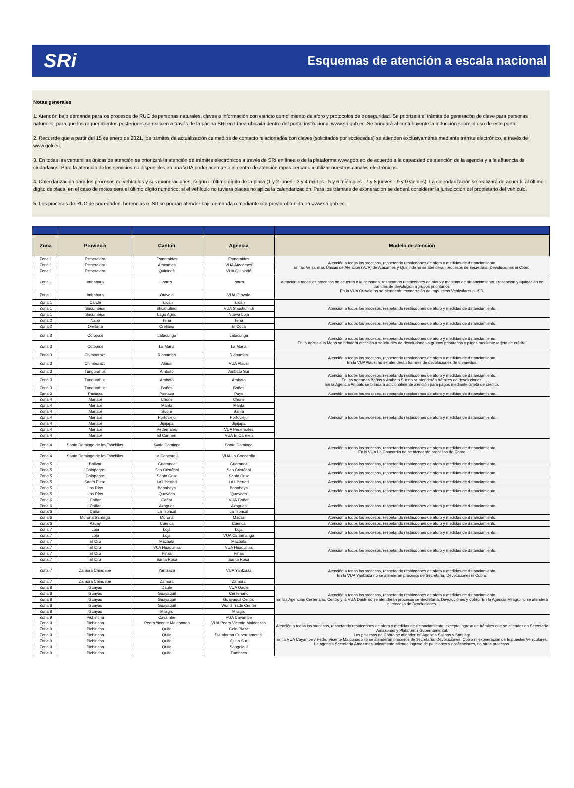SRi Esquemas de atención a escala nacional
Notas generales
1. Atención bajo demanda para los procesos de RUC de personas naturales, claves e información con estricto cumplimiento de aforo y protocolos de bioseguridad. Se priorizará el trámite de generación de clave para personas naturales, para que los requerimientos posteriores se realicen a través de la página SRI en Línea ubicada dentro del portal institucional www.sri.gob.ec. Se brindará al contribuyente la inducción sobre el uso de este portal.
2. Recuerde que a partir del 15 de enero de 2021, los trámites de actualización de medios de contacto relacionados con claves (solicitados por sociedades) se atienden exclusivamente mediante trámite electrónico, a través de www.gob.ec.
3. En todas las ventanillas únicas de atención se priorizará la atención de trámites electrónicos a través de SRI en línea o de la plataforma www.gob.ec, de acuerdo a la capacidad de atención de la agencia y a la afluencia de ciudadanos. Para la atención de los servicios no disponibles en una VUA podrá acercarse al centro de atención mpas cercano o utilizar nuestros canales electrónicos.
4. Calendarización para los procesos de vehículos y sus exoneraciones, según el último dígito de la placa (1 y 2 lunes - 3 y 4 martes - 5 y 6 miércoles - 7 y 8 jueves - 9 y 0 viernes). La calendarización se realizará de acuerdo al último dígito de placa, en el caso de motos será el último dígito numérico; si el vehículo no tuviera placas no aplica la calendarización. Para los trámites de exoneración se deberá considerar la jurisdicción del propietario del vehículo.
5. Los procesos de RUC de sociedades, herencias e ISD se podrán atender bajo demanda o mediante cita previa obtenida en www.sri.gob.ec.
| Zona | Provincia | Cantón | Agencia | Modelo de atención |
| --- | --- | --- | --- | --- |
| Zona 1 | Esmeraldas | Esmeraldas | Esmeraldas | Atención a todos los procesos, respetando restricciones de aforo y medidas de distanciamiento. En las Ventanillas Únicas de Atención (VUA) de Atacames y Quinindé no se atenderán procesos de Secretaría, Devoluciones ni Cobro. |
| Zona 1 | Esmeraldas | Atacames | VUA Atacames | |
| Zona 1 | Esmeraldas | Quinindé | VUA Quinindé | |
| Zona 1 | Imbabura | Ibarra | Ibarra | Atención a todos los procesos de acuerdo a la demanda, respetando restricciones de aforo y medidas de distanciamiento. Recepción y liquidación de trámites de devolución a grupos prioritarios. En la VUA Otavalo no se atenderán exoneración de Impuestos Vehiculares ni ISD. |
| Zona 1 | Imbabura | Otavalo | VUA Otavalo | |
| Zona 1 | Carchi | Tulcán | Tulcán | Atención a todos los procesos, respetando restricciones de aforo y medidas de distanciamiento. |
| Zona 1 | Sucumbíos | Shushufindi | VUA Shushufindi | |
| Zona 1 | Sucumbíos | Lago Agrio | Nueva Loja | |
| Zona 2 | Napo | Tena | Tena | Atención a todos los procesos, respetando restricciones de aforo y medidas de distanciamiento. |
| Zona 2 | Orellana | Orellana | El Coca | |
| Zona 3 | Cotopaxi | Latacunga | Latacunga | Atención a todos los procesos, respetando restricciones de aforo y medidas de distanciamiento. En la Agencia la Maná se brindará atención a solicitudes de devoluciones a grupos prioritarios y pagos mediante tarjeta de crédito. |
| Zona 3 | Cotopaxi | La Maná | La Maná | |
| Zona 3 | Chimborazo | Riobamba | Riobamba | Atención a todos los procesos, respetando restricciones de aforo y medidas de distanciamiento. En la VUA Alausí no se atenderán trámites de devoluciones de Impuestos. |
| Zona 3 | Chimborazo | Alausí | VUA Alausí | |
| Zona 3 | Tungurahua | Ambato | Ambato Sur | Atención a todos los procesos, respetando restricciones de aforo y medidas de distanciamiento. En las Agencias Baños y Ambato Sur no se atenderán trámites de devoluciones. En la Agencia Ambato se brindará adicionalmente atención para pagos mediante tarjeta de crédito. |
| Zona 3 | Tungurahua | Ambato | Ambato | |
| Zona 3 | Tungurahua | Baños | Baños | |
| Zona 3 | Pastaza | Pastaza | Puyo | Atención a todos los procesos, respetando restricciones de aforo y medidas de distanciamiento. |
| Zona 4 | Manabí | Chone | Chone | Atención a todos los procesos, respetando restricciones de aforo y medidas de distanciamiento. |
| Zona 4 | Manabí | Manta | Manta | |
| Zona 4 | Manabí | Sucre | Bahía | |
| Zona 4 | Manabí | Portoviejo | Portoviejo | |
| Zona 4 | Manabí | Jipijapa | Jipijapa | |
| Zona 4 | Manabí | Pedernales | VUA Pedernales | |
| Zona 4 | Manabí | El Carmen | VUA El Carmen | |
| Zona 4 | Santo Domingo de los Tsáchilas | Santo Domingo | Santo Domingo | Atención a todos los procesos, respetando restricciones de aforo y medidas de distanciamiento. En la VUA La Concordia no se atenderán procesos de Cobro. |
| Zona 4 | Santo Domingo de los Tsáchilas | La Concordia | VUA La Concordia | |
| Zona 5 | Bolívar | Guaranda | Guaranda | Atención a todos los procesos, respetando restricciones de aforo y medidas de distanciamiento. |
| Zona 5 | Galápagos | San Cristóbal | San Cristóbal | Atención a todos los procesos, respetando restricciones de aforo y medidas de distanciamiento. |
| Zona 5 | Galápagos | Santa Cruz | Santa Cruz | |
| Zona 5 | Santa Elena | La Libertad | La Libertad | Atención a todos los procesos, respetando restricciones de aforo y medidas de distanciamiento. |
| Zona 5 | Los Ríos | Babahoyo | Babahoyo | Atención a todos los procesos, respetando restricciones de aforo y medidas de distanciamiento. |
| Zona 5 | Los Ríos | Quevedo | Quevedo | |
| Zona 6 | Cañar | Cañar | VUA Cañar | Atención a todos los procesos, respetando restricciones de aforo y medidas de distanciamiento. |
| Zona 6 | Cañar | Azogues | Azogues | |
| Zona 6 | Cañar | La Troncal | La Troncal | |
| Zona 6 | Morona Santiago | Morona | Macas | Atención a todos los procesos, respetando restricciones de aforo y medidas de distanciamiento. |
| Zona 6 | Azuay | Cuenca | Cuenca | Atención a todos los procesos, respetando restricciones de aforo y medidas de distanciamiento. |
| Zona 7 | Loja | Loja | Loja | Atención a todos los procesos, respetando restricciones de aforo y medidas de distanciamiento. |
| Zona 7 | Loja | Loja | VUA Cariamanga | |
| Zona 7 | El Oro | Machala | Machala | Atención a todos los procesos, respetando restricciones de aforo y medidas de distanciamiento. |
| Zona 7 | El Oro | VUA Huaquillas | VUA Huaquillas | |
| Zona 7 | El Oro | Piñas | Piñas | |
| Zona 7 | El Oro | Santa Rosa | Santa Rosa | |
| Zona 7 | Zamora Chinchipe | Yantzaza | VUA Yantzaza | Atención a todos los procesos, respetando restricciones de aforo y medidas de distanciamiento. En la VUA Yantzaza no se atenderán procesos de Secretaría, Devoluciones ni Cobro. |
| Zona 7 | Zamora Chinchipe | Zamora | Zamora | |
| Zona 8 | Guayas | Daule | VUA Daule | Atención a todos los procesos, respetando restricciones de aforo y medidas de distanciamiento. En las Agencias Centenario, Centro y la VUA Daule no se atenderán procesos de Secretaría, Devoluciones y Cobro. En la Agencia Milagro no se atenderá el proceso de Devoluciones. |
| Zona 8 | Guayas | Guayaquil | Centenario | |
| Zona 8 | Guayas | Guayaquil | Guayaquil Centro | |
| Zona 8 | Guayas | Guayaquil | World Trade Center | |
| Zona 8 | Guayas | Milagro | Milagro | |
| Zona 9 | Pichincha | Cayambe | VUA Cayambe | Atención a todos los procesos, respetando restricciones de aforo y medidas de distanciamiento, excepto ingreso de trámites que se atienden en Secretaría Amazonas y Plataforma Gubernamental. Los procesos de Cobro se atienden en Agencia Salinas y Santiago En la VUA Cayambe y Pedro Vicente Maldonado no se atenderán procesos de Secretaría, Devoluciones, Cobro ni exoneración de Impuestos Vehiculares. La agencia Secretaría Amazonas únicamente atiende ingreso de peticiones y notificaciones, no otros procesos. |
| Zona 9 | Pichincha | Pedro Vicente Maldonado | VUA Pedro Vicente Maldonado | |
| Zona 9 | Pichincha | Quito | Galo Plaza | |
| Zona 9 | Pichincha | Quito | Plataforma Gubernamental | |
| Zona 9 | Pichincha | Quito | Quito Sur | |
| Zona 9 | Pichincha | Quito | Sangolquí | |
| Zona 9 | Pichincha | Quito | Tumbaco | |